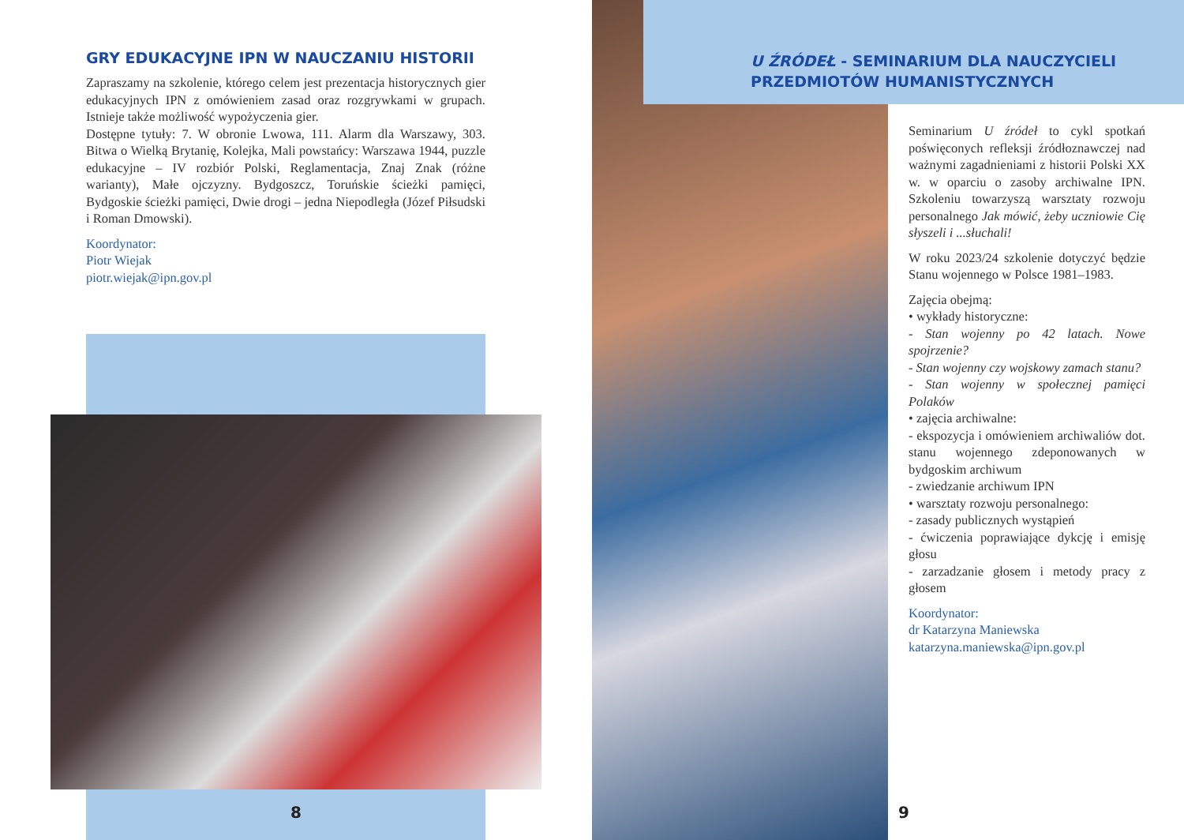GRY EDUKACYJNE IPN W NAUCZANIU HISTORII
Zapraszamy na szkolenie, którego celem jest prezentacja historycznych gier edukacyjnych IPN z omówieniem zasad oraz rozgrywkami w grupach. Istnieje także możliwość wypożyczenia gier.
Dostępne tytuły: 7. W obronie Lwowa, 111. Alarm dla Warszawy, 303. Bitwa o Wielką Brytanię, Kolejka, Mali powstańcy: Warszawa 1944, puzzle edukacyjne – IV rozbiór Polski, Reglamentacja, Znaj Znak (różne warianty), Małe ojczyzny. Bydgoszcz, Toruńskie ścieżki pamięci, Bydgoskie ścieżki pamięci, Dwie drogi – jedna Niepodległa (Józef Piłsudski i Roman Dmowski).
Koordynator:
Piotr Wiejak
piotr.wiejak@ipn.gov.pl
8
U ŹRÓDEŁ - SEMINARIUM DLA NAUCZYCIELI PRZEDMIOTÓW HUMANISTYCZNYCH
Seminarium U źródeł to cykl spotkań poświęconych refleksji źródłoznawczej nad ważnymi zagadnieniami z historii Polski XX w. w oparciu o zasoby archiwalne IPN. Szkoleniu towarzyszą warsztaty rozwoju personalnego Jak mówić, żeby uczniowie Cię słyszeli i ...słuchali!
W roku 2023/24 szkolenie dotyczyć będzie Stanu wojennego w Polsce 1981–1983.
Zajęcia obejmą:
• wykłady historyczne:
- Stan wojenny po 42 latach. Nowe spojrzenie?
- Stan wojenny czy wojskowy zamach stanu?
- Stan wojenny w społecznej pamięci Polaków
• zajęcia archiwalne:
- ekspozycja i omówieniem archiwaliów dot. stanu wojennego zdeponowanych w bydgoskim archiwum
- zwiedzanie archiwum IPN
• warsztaty rozwoju personalnego:
- zasady publicznych wystąpień
- ćwiczenia poprawiające dykcję i emisję głosu
- zarzadzanie głosem i metody pracy z głosem
Koordynator:
dr Katarzyna Maniewska
katarzyna.maniewska@ipn.gov.pl
9